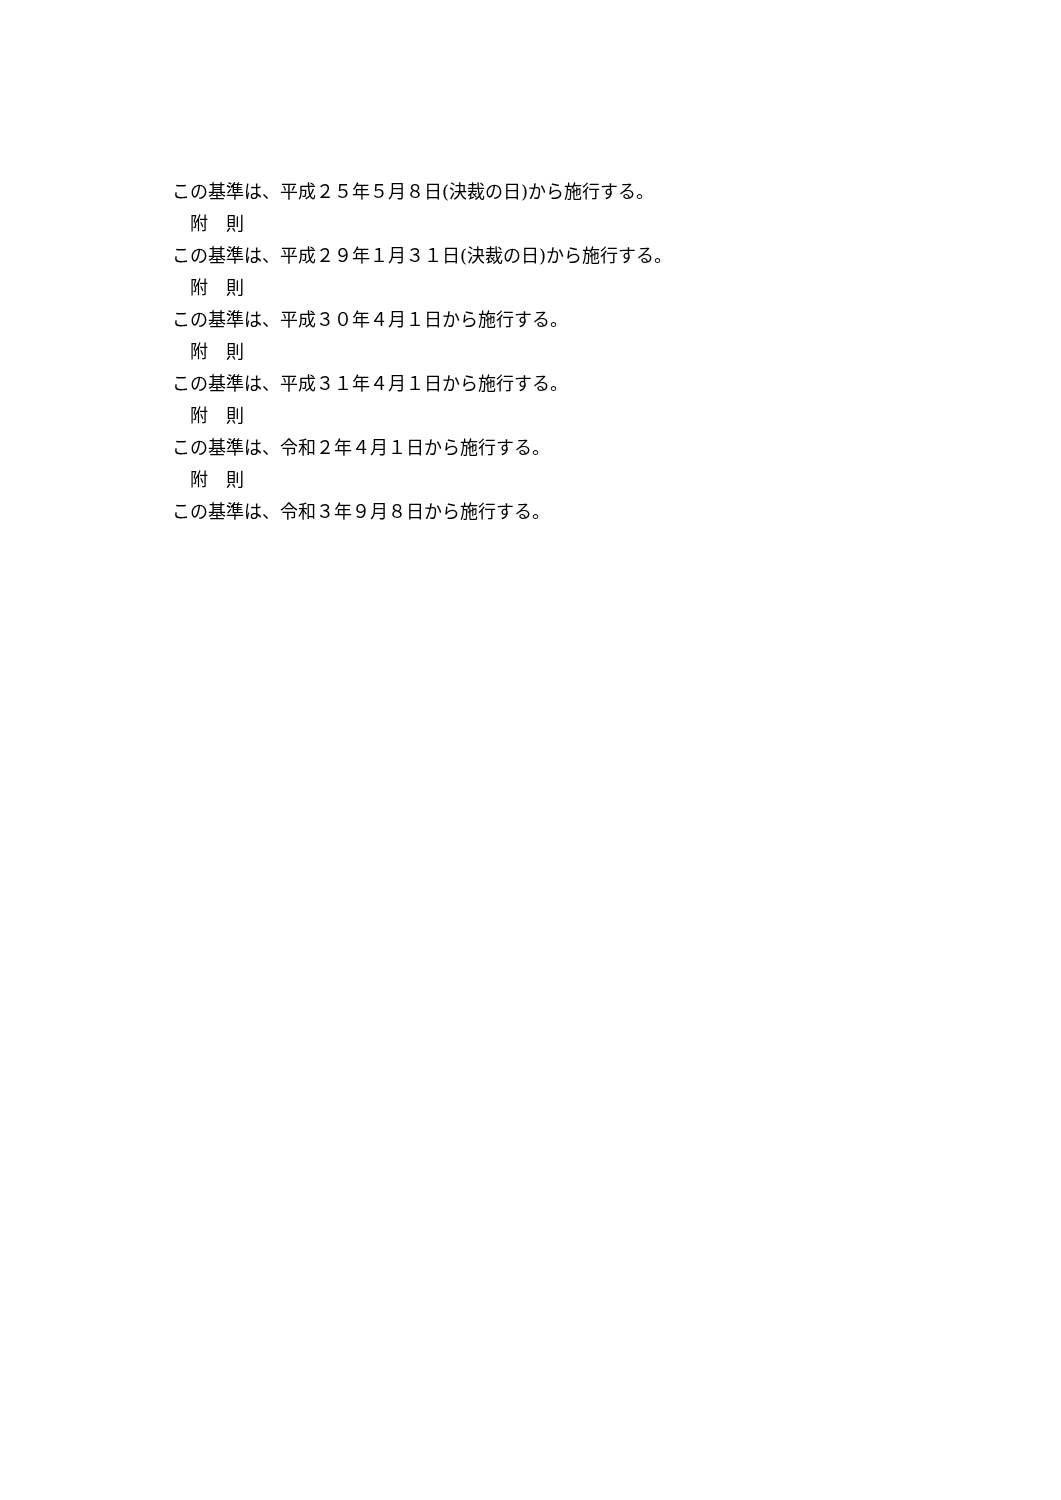この基準は、平成２５年５月８日(決裁の日)から施行する。
附　則
この基準は、平成２９年１月３１日(決裁の日)から施行する。
附　則
この基準は、平成３０年４月１日から施行する。
附　則
この基準は、平成３１年４月１日から施行する。
附　則
この基準は、令和２年４月１日から施行する。
附　則
この基準は、令和３年９月８日から施行する。